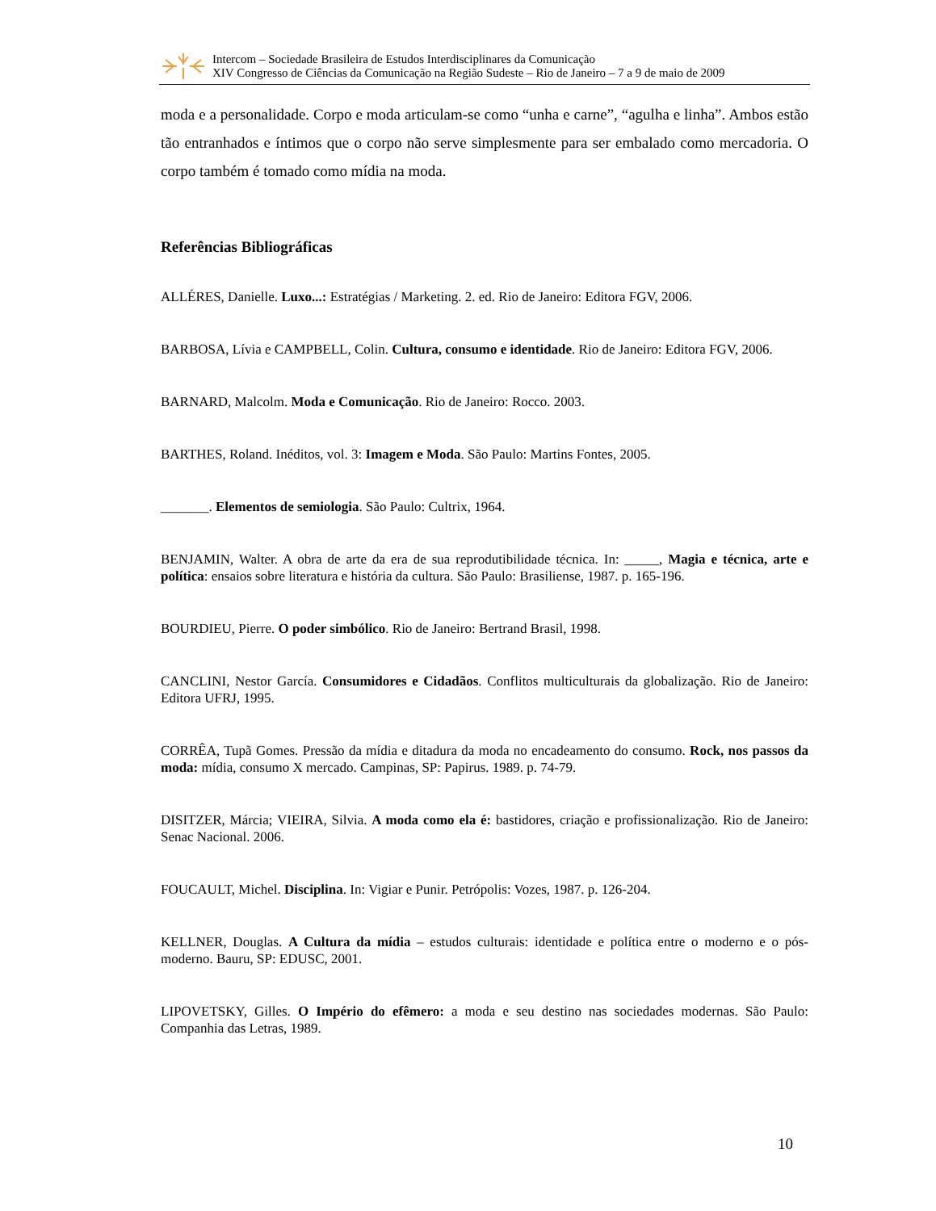Intercom – Sociedade Brasileira de Estudos Interdisciplinares da Comunicação
XIV Congresso de Ciências da Comunicação na Região Sudeste – Rio de Janeiro – 7 a 9 de maio de 2009
moda e a personalidade. Corpo e moda articulam-se como “unha e carne”, “agulha e linha”. Ambos estão tão entranhados e íntimos que o corpo não serve simplesmente para ser embalado como mercadoria. O corpo também é tomado como mídia na moda.
Referências Bibliográficas
ALLÉRES, Danielle. Luxo...: Estratégias / Marketing. 2. ed. Rio de Janeiro: Editora FGV, 2006.
BARBOSA, Lívia e CAMPBELL, Colin. Cultura, consumo e identidade. Rio de Janeiro: Editora FGV, 2006.
BARNARD, Malcolm. Moda e Comunicação. Rio de Janeiro: Rocco. 2003.
BARTHES, Roland. Inéditos, vol. 3: Imagem e Moda. São Paulo: Martins Fontes, 2005.
_______. Elementos de semiologia. São Paulo: Cultrix, 1964.
BENJAMIN, Walter. A obra de arte da era de sua reprodutibilidade técnica. In: _____, Magia e técnica, arte e política: ensaios sobre literatura e história da cultura. São Paulo: Brasiliense, 1987. p. 165-196.
BOURDIEU, Pierre. O poder simbólico. Rio de Janeiro: Bertrand Brasil, 1998.
CANCLINI, Nestor García. Consumidores e Cidadãos. Conflitos multiculturais da globalização. Rio de Janeiro: Editora UFRJ, 1995.
CORRÊA, Tupã Gomes. Pressão da mídia e ditadura da moda no encadeamento do consumo. Rock, nos passos da moda: mídia, consumo X mercado. Campinas, SP: Papirus. 1989. p. 74-79.
DISITZER, Márcia; VIEIRA, Silvia. A moda como ela é: bastidores, criação e profissionalização. Rio de Janeiro: Senac Nacional. 2006.
FOUCAULT, Michel. Disciplina. In: Vigiar e Punir. Petrópolis: Vozes, 1987. p. 126-204.
KELLNER, Douglas. A Cultura da mídia – estudos culturais: identidade e política entre o moderno e o pós-moderno. Bauru, SP: EDUSC, 2001.
LIPOVETSKY, Gilles. O Império do efêmero: a moda e seu destino nas sociedades modernas. São Paulo: Companhia das Letras, 1989.
10